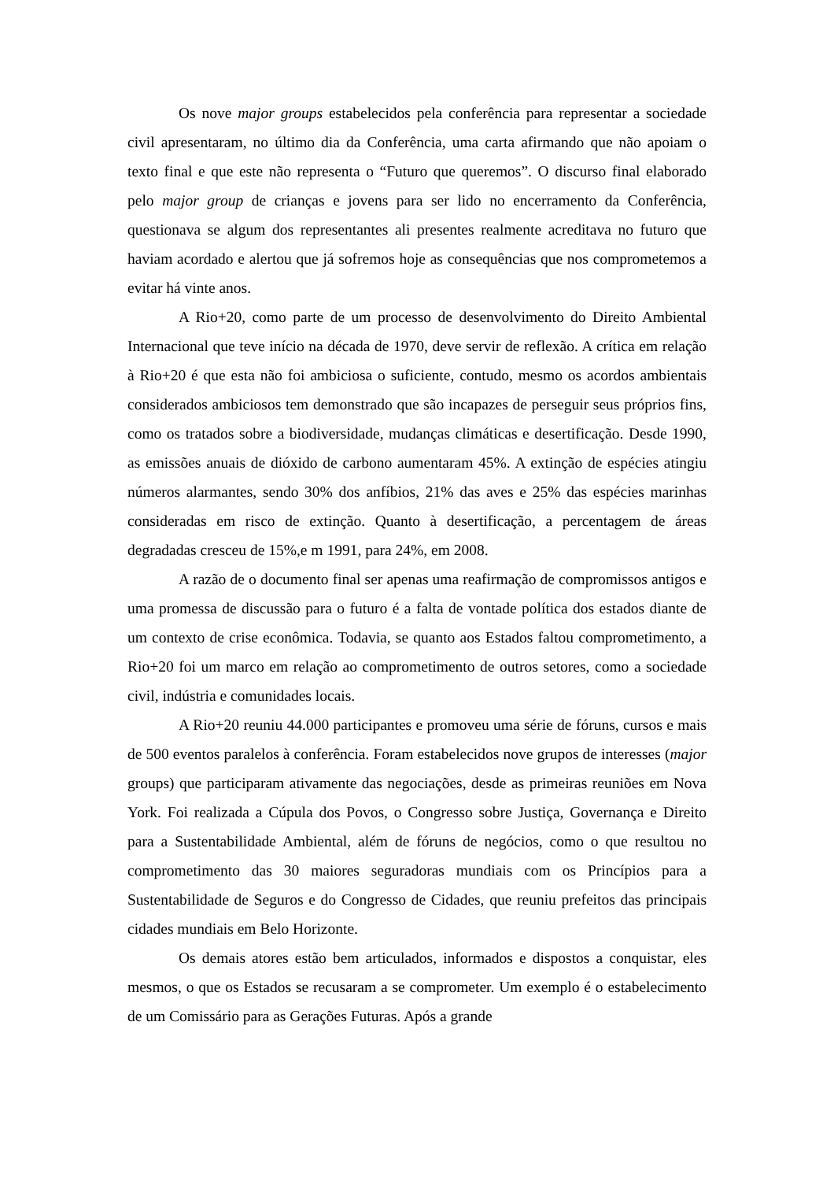Os nove major groups estabelecidos pela conferência para representar a sociedade civil apresentaram, no último dia da Conferência, uma carta afirmando que não apoiam o texto final e que este não representa o “Futuro que queremos”. O discurso final elaborado pelo major group de crianças e jovens para ser lido no encerramento da Conferência, questionava se algum dos representantes ali presentes realmente acreditava no futuro que haviam acordado e alertou que já sofremos hoje as consequências que nos comprometemos a evitar há vinte anos.
A Rio+20, como parte de um processo de desenvolvimento do Direito Ambiental Internacional que teve início na década de 1970, deve servir de reflexão. A crítica em relação à Rio+20 é que esta não foi ambiciosa o suficiente, contudo, mesmo os acordos ambientais considerados ambiciosos tem demonstrado que são incapazes de perseguir seus próprios fins, como os tratados sobre a biodiversidade, mudanças climáticas e desertificação. Desde 1990, as emissões anuais de dióxido de carbono aumentaram 45%. A extinção de espécies atingiu números alarmantes, sendo 30% dos anfíbios, 21% das aves e 25% das espécies marinhas consideradas em risco de extinção. Quanto à desertificação, a percentagem de áreas degradadas cresceu de 15%,e m 1991, para 24%, em 2008.
A razão de o documento final ser apenas uma reafirmação de compromissos antigos e uma promessa de discussão para o futuro é a falta de vontade política dos estados diante de um contexto de crise econômica. Todavia, se quanto aos Estados faltou comprometimento, a Rio+20 foi um marco em relação ao comprometimento de outros setores, como a sociedade civil, indústria e comunidades locais.
A Rio+20 reuniu 44.000 participantes e promoveu uma série de fóruns, cursos e mais de 500 eventos paralelos à conferência. Foram estabelecidos nove grupos de interesses (major groups) que participaram ativamente das negociações, desde as primeiras reuniões em Nova York. Foi realizada a Cúpula dos Povos, o Congresso sobre Justiça, Governança e Direito para a Sustentabilidade Ambiental, além de fóruns de negócios, como o que resultou no comprometimento das 30 maiores seguradoras mundiais com os Princípios para a Sustentabilidade de Seguros e do Congresso de Cidades, que reuniu prefeitos das principais cidades mundiais em Belo Horizonte.
Os demais atores estão bem articulados, informados e dispostos a conquistar, eles mesmos, o que os Estados se recusaram a se comprometer. Um exemplo é o estabelecimento de um Comissário para as Gerações Futuras. Após a grande